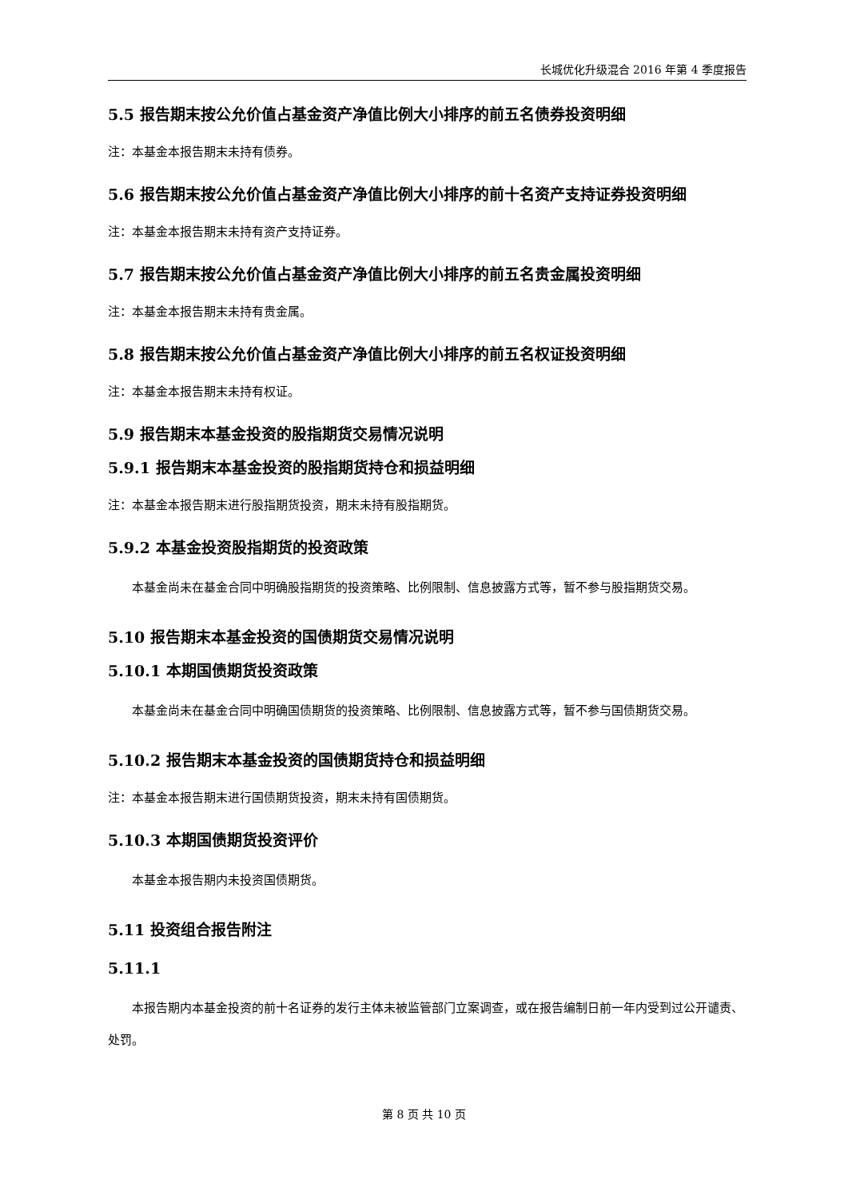长城优化升级混合 2016 年第 4 季度报告
5.5 报告期末按公允价值占基金资产净值比例大小排序的前五名债券投资明细
注：本基金本报告期末未持有债券。
5.6 报告期末按公允价值占基金资产净值比例大小排序的前十名资产支持证券投资明细
注：本基金本报告期末未持有资产支持证券。
5.7 报告期末按公允价值占基金资产净值比例大小排序的前五名贵金属投资明细
注：本基金本报告期末未持有贵金属。
5.8 报告期末按公允价值占基金资产净值比例大小排序的前五名权证投资明细
注：本基金本报告期末未持有权证。
5.9 报告期末本基金投资的股指期货交易情况说明
5.9.1 报告期末本基金投资的股指期货持仓和损益明细
注：本基金本报告期末进行股指期货投资，期末未持有股指期货。
5.9.2 本基金投资股指期货的投资政策
本基金尚未在基金合同中明确股指期货的投资策略、比例限制、信息披露方式等，暂不参与股指期货交易。
5.10 报告期末本基金投资的国债期货交易情况说明
5.10.1 本期国债期货投资政策
本基金尚未在基金合同中明确国债期货的投资策略、比例限制、信息披露方式等，暂不参与国债期货交易。
5.10.2 报告期末本基金投资的国债期货持仓和损益明细
注：本基金本报告期末进行国债期货投资，期末未持有国债期货。
5.10.3 本期国债期货投资评价
本基金本报告期内未投资国债期货。
5.11 投资组合报告附注
5.11.1
本报告期内本基金投资的前十名证券的发行主体未被监管部门立案调查，或在报告编制日前一年内受到过公开谴责、处罚。
第 8 页 共 10 页